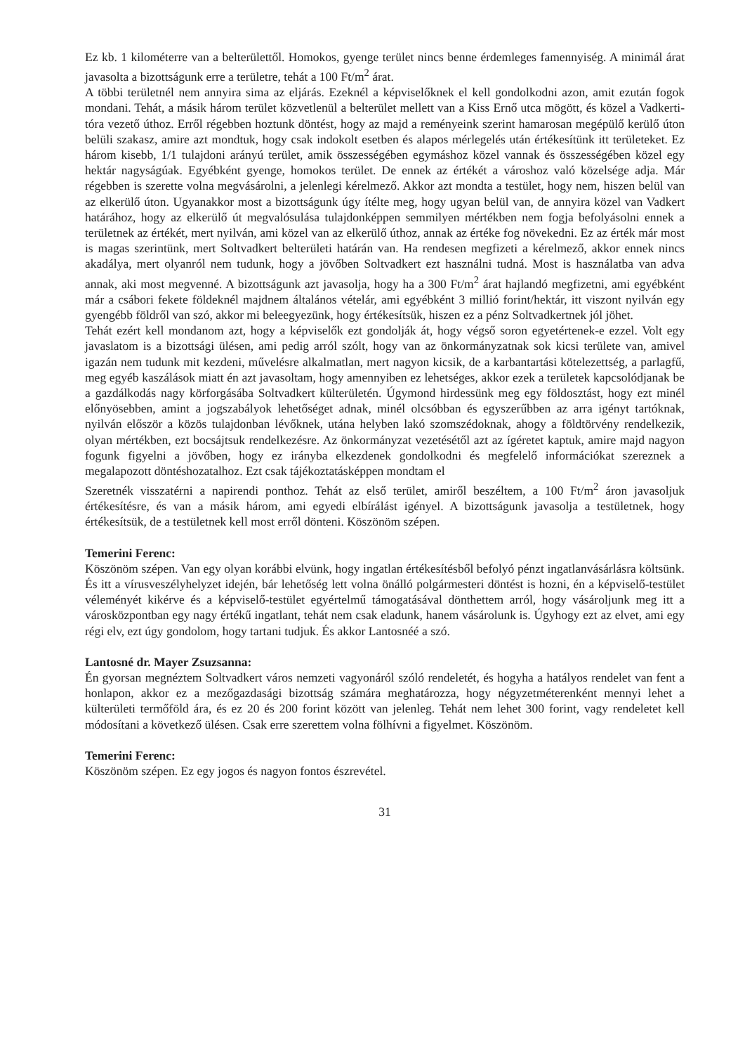Ez kb. 1 kilométerre van a belterülettől. Homokos, gyenge terület nincs benne érdemleges famennyiség. A minimál árat javasolta a bizottságunk erre a területre, tehát a 100 Ft/m<sup>2</sup> árat.
A többi területnél nem annyira sima az eljárás. Ezeknél a képviselőknek el kell gondolkodni azon, amit ezután fogok mondani. Tehát, a másik három terület közvetlenül a belterület mellett van a Kiss Ernő utca mögött, és közel a Vadkerti-tóra vezető úthoz. Erről régebben hoztunk döntést, hogy az majd a reményeink szerint hamarosan megépülő kerülő úton belüli szakasz, amire azt mondtuk, hogy csak indokolt esetben és alapos mérlegelés után értékesítünk itt területeket. Ez három kisebb, 1/1 tulajdoni arányú terület, amik összességében egymáshoz közel vannak és összességében közel egy hektár nagyságúak. Egyébként gyenge, homokos terület. De ennek az értékét a városhoz való közelsége adja. Már régebben is szerette volna megvásárolni, a jelenlegi kérelmező. Akkor azt mondta a testület, hogy nem, hiszen belül van az elkerülő úton. Ugyanakkor most a bizottságunk úgy ítélte meg, hogy ugyan belül van, de annyira közel van Vadkert határához, hogy az elkerülő út megvalósulása tulajdonképpen semmilyen mértékben nem fogja befolyásolni ennek a területnek az értékét, mert nyilván, ami közel van az elkerülő úthoz, annak az értéke fog növekedni. Ez az érték már most is magas szerintünk, mert Soltvadkert belterületi határán van. Ha rendesen megfizeti a kérelmező, akkor ennek nincs akadálya, mert olyanról nem tudunk, hogy a jövőben Soltvadkert ezt használni tudná. Most is használatba van adva annak, aki most megvenné. A bizottságunk azt javasolja, hogy ha a 300 Ft/m<sup>2</sup> árat hajlandó megfizetni, ami egyébként már a csábori fekete földeknél majdnem általános vételár, ami egyébként 3 millió forint/hektár, itt viszont nyilván egy gyengébb földről van szó, akkor mi beleegyezünk, hogy értékesítsük, hiszen ez a pénz Soltvadkertnek jól jöhet.
Tehát ezért kell mondanom azt, hogy a képviselők ezt gondolják át, hogy végső soron egyetértenek-e ezzel. Volt egy javaslatom is a bizottsági ülésen, ami pedig arról szólt, hogy van az önkormányzatnak sok kicsi területe van, amivel igazán nem tudunk mit kezdeni, művelésre alkalmatlan, mert nagyon kicsik, de a karbantartási kötelezettség, a parlagfű, meg egyéb kaszálások miatt én azt javasoltam, hogy amennyiben ez lehetséges, akkor ezek a területek kapcsolódjanak be a gazdálkodás nagy körforgásába Soltvadkert külterületén. Úgymond hirdessünk meg egy földosztást, hogy ezt minél előnyösebben, amint a jogszabályok lehetőséget adnak, minél olcsóbban és egyszerűbben az arra igényt tartóknak, nyilván először a közös tulajdonban lévőknek, utána helyben lakó szomszédoknak, ahogy a földtörvény rendelkezik, olyan mértékben, ezt bocsájtsuk rendelkezésre. Az önkormányzat vezetésétől azt az ígéretet kaptuk, amire majd nagyon fogunk figyelni a jövőben, hogy ez irányba elkezdenek gondolkodni és megfelelő információkat szereznek a megalapozott döntéshozatalhoz. Ezt csak tájékoztatásképpen mondtam el
Szeretnék visszatérni a napirendi ponthoz. Tehát az első terület, amiről beszéltem, a 100 Ft/m<sup>2</sup> áron javasoljuk értékesítésre, és van a másik három, ami egyedi elbírálást igényel. A bizottságunk javasolja a testületnek, hogy értékesítsük, de a testületnek kell most erről dönteni. Köszönöm szépen.
Temerini Ferenc:
Köszönöm szépen. Van egy olyan korábbi elvünk, hogy ingatlan értékesítésből befolyó pénzt ingatlanvásárlásra költsünk. És itt a vírusveszélyhelyzet idején, bár lehetőség lett volna önálló polgármesteri döntést is hozni, én a képviselő-testület véleményét kikérve és a képviselő-testület egyértelmű támogatásával dönthettem arról, hogy vásároljunk meg itt a városközpontban egy nagy értékű ingatlant, tehát nem csak eladunk, hanem vásárolunk is. Úgyhogy ezt az elvet, ami egy régi elv, ezt úgy gondolom, hogy tartani tudjuk. És akkor Lantosnéé a szó.
Lantosné dr. Mayer Zsuzsanna:
Én gyorsan megnéztem Soltvadkert város nemzeti vagyonáról szóló rendeletét, és hogyha a hatályos rendelet van fent a honlapon, akkor ez a mezőgazdasági bizottság számára meghatározza, hogy négyzetméterenként mennyi lehet a külterületi termőföld ára, és ez 20 és 200 forint között van jelenleg. Tehát nem lehet 300 forint, vagy rendeletet kell módosítani a következő ülésen. Csak erre szerettem volna fölhívni a figyelmet. Köszönöm.
Temerini Ferenc:
Köszönöm szépen. Ez egy jogos és nagyon fontos észrevétel.
31